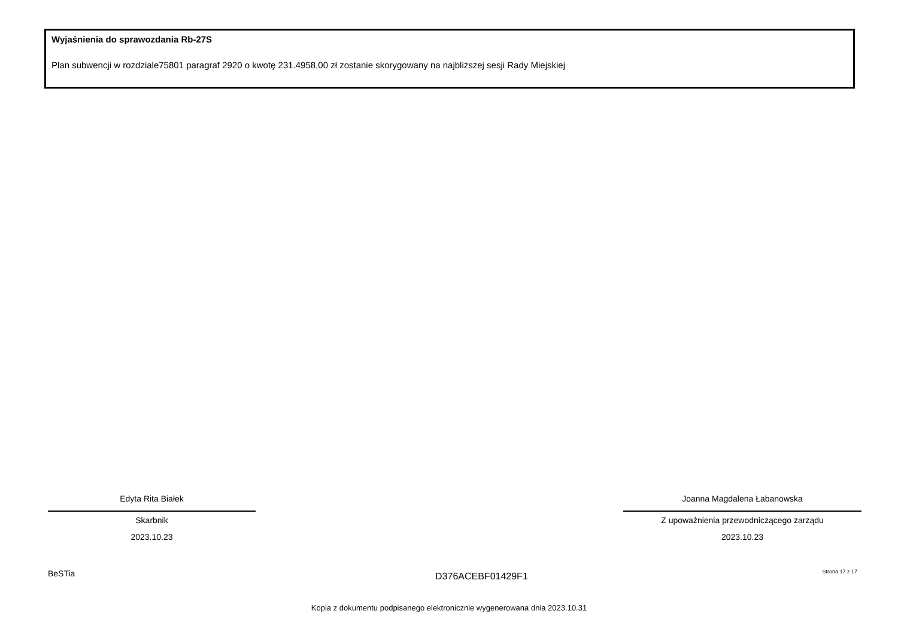Wyjaśnienia do sprawozdania Rb-27S
Plan subwencji w rozdziale75801 paragraf 2920 o kwotę 231.4958,00 zł zostanie skorygowany na najbliższej sesji Rady Miejskiej
Edyta Rita Białek
Skarbnik
2023.10.23
Joanna Magdalena Łabanowska
Z upoważnienia przewodniczącego zarządu
2023.10.23
BeSTia D376ACEBF01429F1 Strona 17 z 17
Kopia z dokumentu podpisanego elektronicznie wygenerowana dnia 2023.10.31